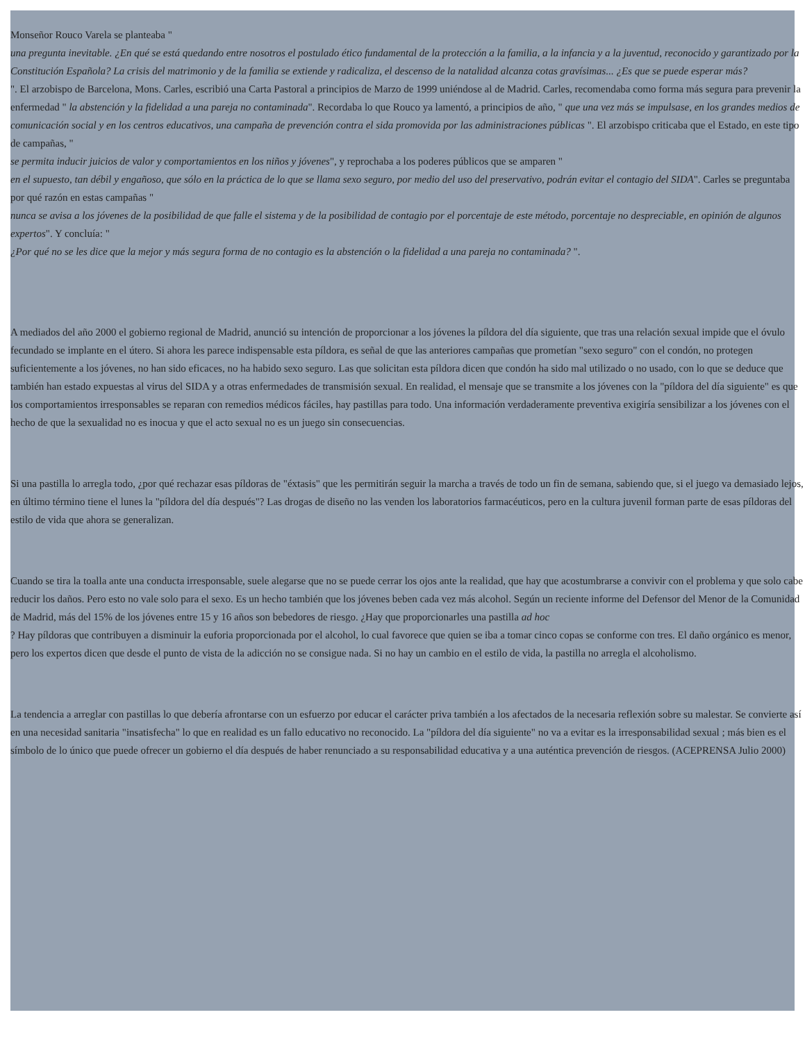Monseñor Rouco Varela se planteaba "
una pregunta inevitable. ¿En qué se está quedando entre nosotros el postulado ético fundamental de la protección a la familia, a la infancia y a la juventud, reconocido y garantizado por la Constitución Española? La crisis del matrimonio y de la familia se extiende y radicaliza, el descenso de la natalidad alcanza cotas gravísimas... ¿Es que se puede esperar más?
". El arzobispo de Barcelona, Mons. Carles, escribió una Carta Pastoral a principios de Marzo de 1999 uniéndose al de Madrid. Carles, recomendaba como forma más segura para prevenir la enfermedad " la abstención y la fidelidad a una pareja no contaminada". Recordaba lo que Rouco ya lamentó, a principios de año, " que una vez más se impulsase, en los grandes medios de comunicación social y en los centros educativos, una campaña de prevención contra el sida promovida por las administraciones públicas ". El arzobispo criticaba que el Estado, en este tipo de campañas, "
se permita inducir juicios de valor y comportamientos en los niños y jóvenes", y reprochaba a los poderes públicos que se amparen "
en el supuesto, tan débil y engañoso, que sólo en la práctica de lo que se llama sexo seguro, por medio del uso del preservativo, podrán evitar el contagio del SIDA". Carles se preguntaba por qué razón en estas campañas "
nunca se avisa a los jóvenes de la posibilidad de que falle el sistema y de la posibilidad de contagio por el porcentaje de este método, porcentaje no despreciable, en opinión de algunos expertos". Y concluía: "
¿Por qué no se les dice que la mejor y más segura forma de no contagio es la abstención o la fidelidad a una pareja no contaminada? ".
A mediados del año 2000 el gobierno regional de Madrid, anunció su intención de proporcionar a los jóvenes la píldora del día siguiente, que tras una relación sexual impide que el óvulo fecundado se implante en el útero. Si ahora les parece indispensable esta píldora, es señal de que las anteriores campañas que prometían "sexo seguro" con el condón, no protegen suficientemente a los jóvenes, no han sido eficaces, no ha habido sexo seguro. Las que solicitan esta píldora dicen que condón ha sido mal utilizado o no usado, con lo que se deduce que también han estado expuestas al virus del SIDA y a otras enfermedades de transmisión sexual. En realidad, el mensaje que se transmite a los jóvenes con la "píldora del día siguiente" es que los comportamientos irresponsables se reparan con remedios médicos fáciles, hay pastillas para todo. Una información verdaderamente preventiva exigiría sensibilizar a los jóvenes con el hecho de que la sexualidad no es inocua y que el acto sexual no es un juego sin consecuencias.
Si una pastilla lo arregla todo, ¿por qué rechazar esas píldoras de "éxtasis" que les permitirán seguir la marcha a través de todo un fin de semana, sabiendo que, si el juego va demasiado lejos, en último término tiene el lunes la "píldora del día después"? Las drogas de diseño no las venden los laboratorios farmacéuticos, pero en la cultura juvenil forman parte de esas píldoras del estilo de vida que ahora se generalizan.
Cuando se tira la toalla ante una conducta irresponsable, suele alegarse que no se puede cerrar los ojos ante la realidad, que hay que acostumbrarse a convivir con el problema y que solo cabe reducir los daños. Pero esto no vale solo para el sexo. Es un hecho también que los jóvenes beben cada vez más alcohol. Según un reciente informe del Defensor del Menor de la Comunidad de Madrid, más del 15% de los jóvenes entre 15 y 16 años son bebedores de riesgo. ¿Hay que proporcionarles una pastilla ad hoc
? Hay píldoras que contribuyen a disminuir la euforia proporcionada por el alcohol, lo cual favorece que quien se iba a tomar cinco copas se conforme con tres. El daño orgánico es menor, pero los expertos dicen que desde el punto de vista de la adicción no se consigue nada. Si no hay un cambio en el estilo de vida, la pastilla no arregla el alcoholismo.
La tendencia a arreglar con pastillas lo que debería afrontarse con un esfuerzo por educar el carácter priva también a los afectados de la necesaria reflexión sobre su malestar. Se convierte así en una necesidad sanitaria "insatisfecha" lo que en realidad es un fallo educativo no reconocido. La "píldora del día siguiente" no va a evitar es la irresponsabilidad sexual ; más bien es el símbolo de lo único que puede ofrecer un gobierno el día después de haber renunciado a su responsabilidad educativa y a una auténtica prevención de riesgos. (ACEPRENSA Julio 2000)